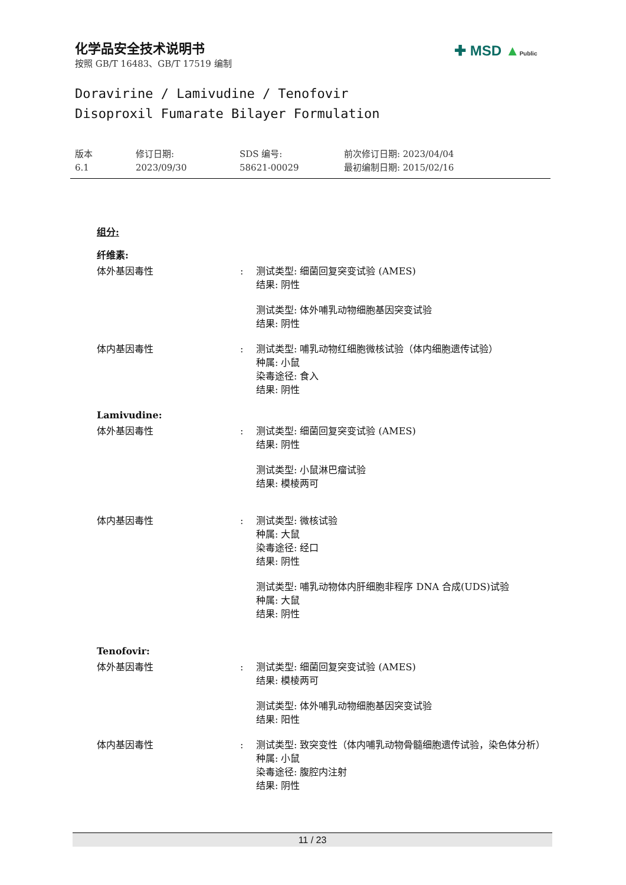化学品安全技术说明书
按照 GB/T 16483、GB/T 17519 编制
✚ MSD ▲Public
Doravirine / Lamivudine / Tenofovir
Disoproxil Fumarate Bilayer Formulation
版本
6.1
修订日期:
2023/09/30
SDS 编号:
58621-00029
前次修订日期: 2023/04/04
最初编制日期: 2015/02/16
组分:
纤维素:
体外基因毒性 : 测试类型: 细菌回复突变试验 (AMES)
结果: 阴性
测试类型: 体外哺乳动物细胞基因突变试验
结果: 阴性
体内基因毒性 : 测试类型: 哺乳动物红细胞微核试验（体内细胞遗传试验）
种属: 小鼠
染毒途径: 食入
结果: 阴性
Lamivudine:
体外基因毒性 : 测试类型: 细菌回复突变试验 (AMES)
结果: 阴性
测试类型: 小鼠淋巴瘤试验
结果: 模棱两可
体内基因毒性 : 测试类型: 微核试验
种属: 大鼠
染毒途径: 经口
结果: 阴性
测试类型: 哺乳动物体内肝细胞非程序 DNA 合成(UDS)试验
种属: 大鼠
结果: 阴性
Tenofovir:
体外基因毒性 : 测试类型: 细菌回复突变试验 (AMES)
结果: 模棱两可
测试类型: 体外哺乳动物细胞基因突变试验
结果: 阳性
体内基因毒性 : 测试类型: 致突变性（体内哺乳动物骨髓细胞遗传试验，染色体分析）
种属: 小鼠
染毒途径: 腹腔内注射
结果: 阴性
11 / 23